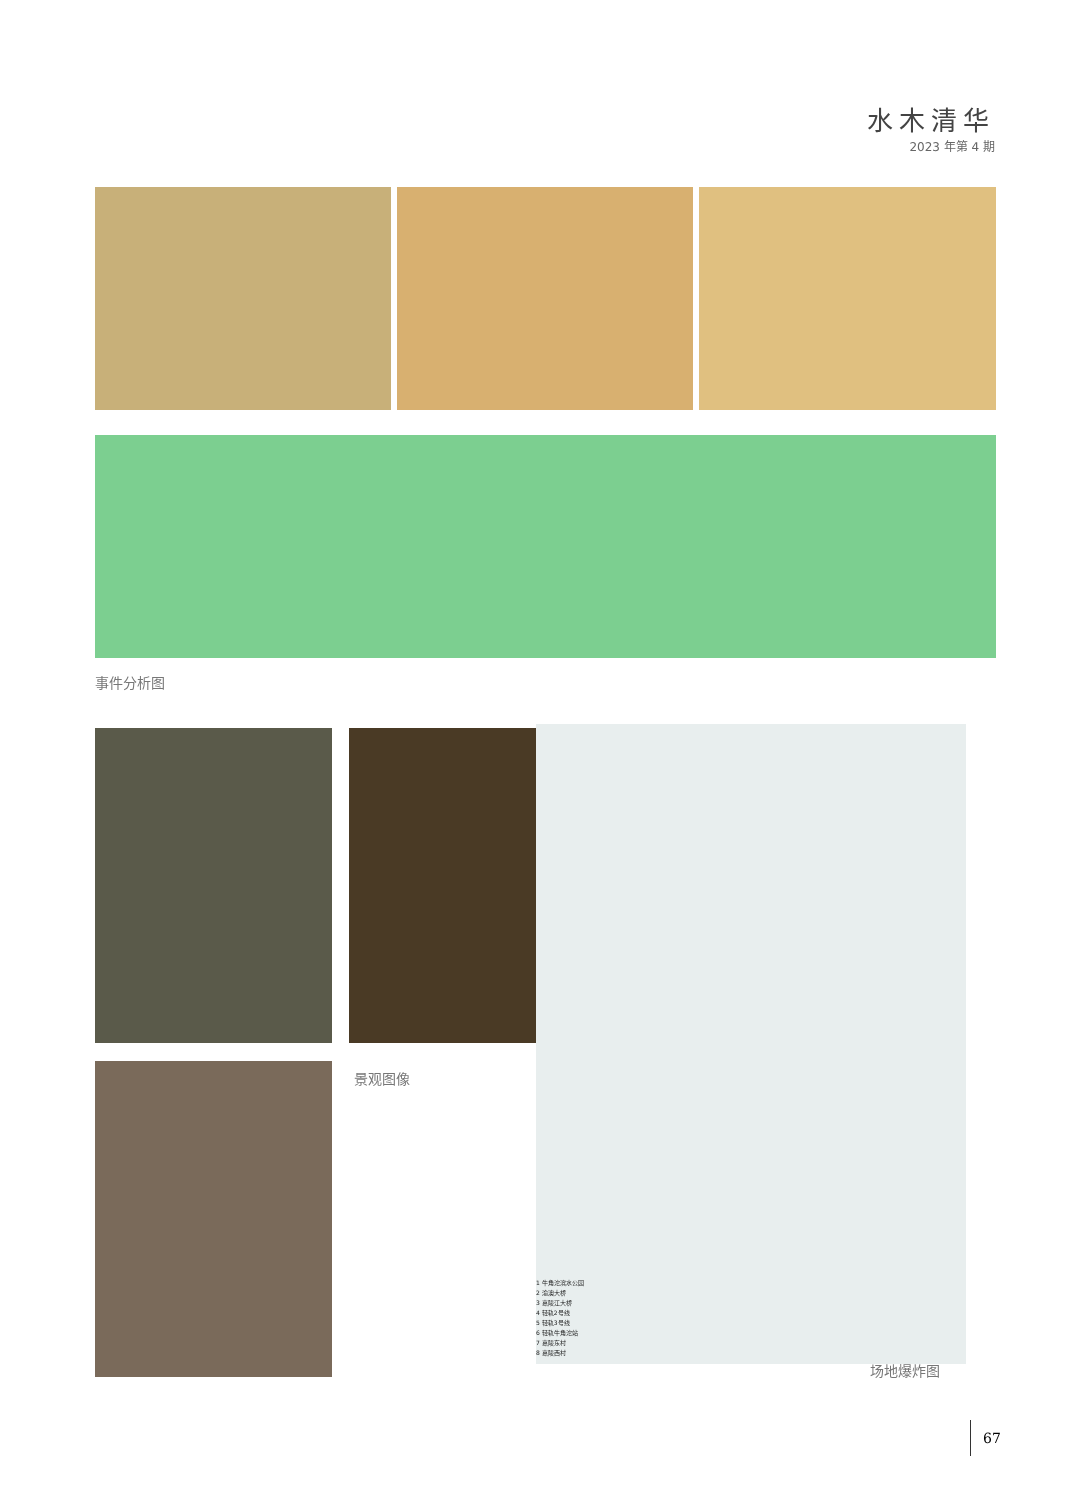水木清华
2023 年第 4 期
事件分析图
景观图像
1 牛角沱滨水公园
2 渝澳大桥
3 嘉陵江大桥
4 轻轨2号线
5 轻轨3号线
6 轻轨牛角沱站
7 嘉陵东村
8 嘉陵西村
场地爆炸图
67